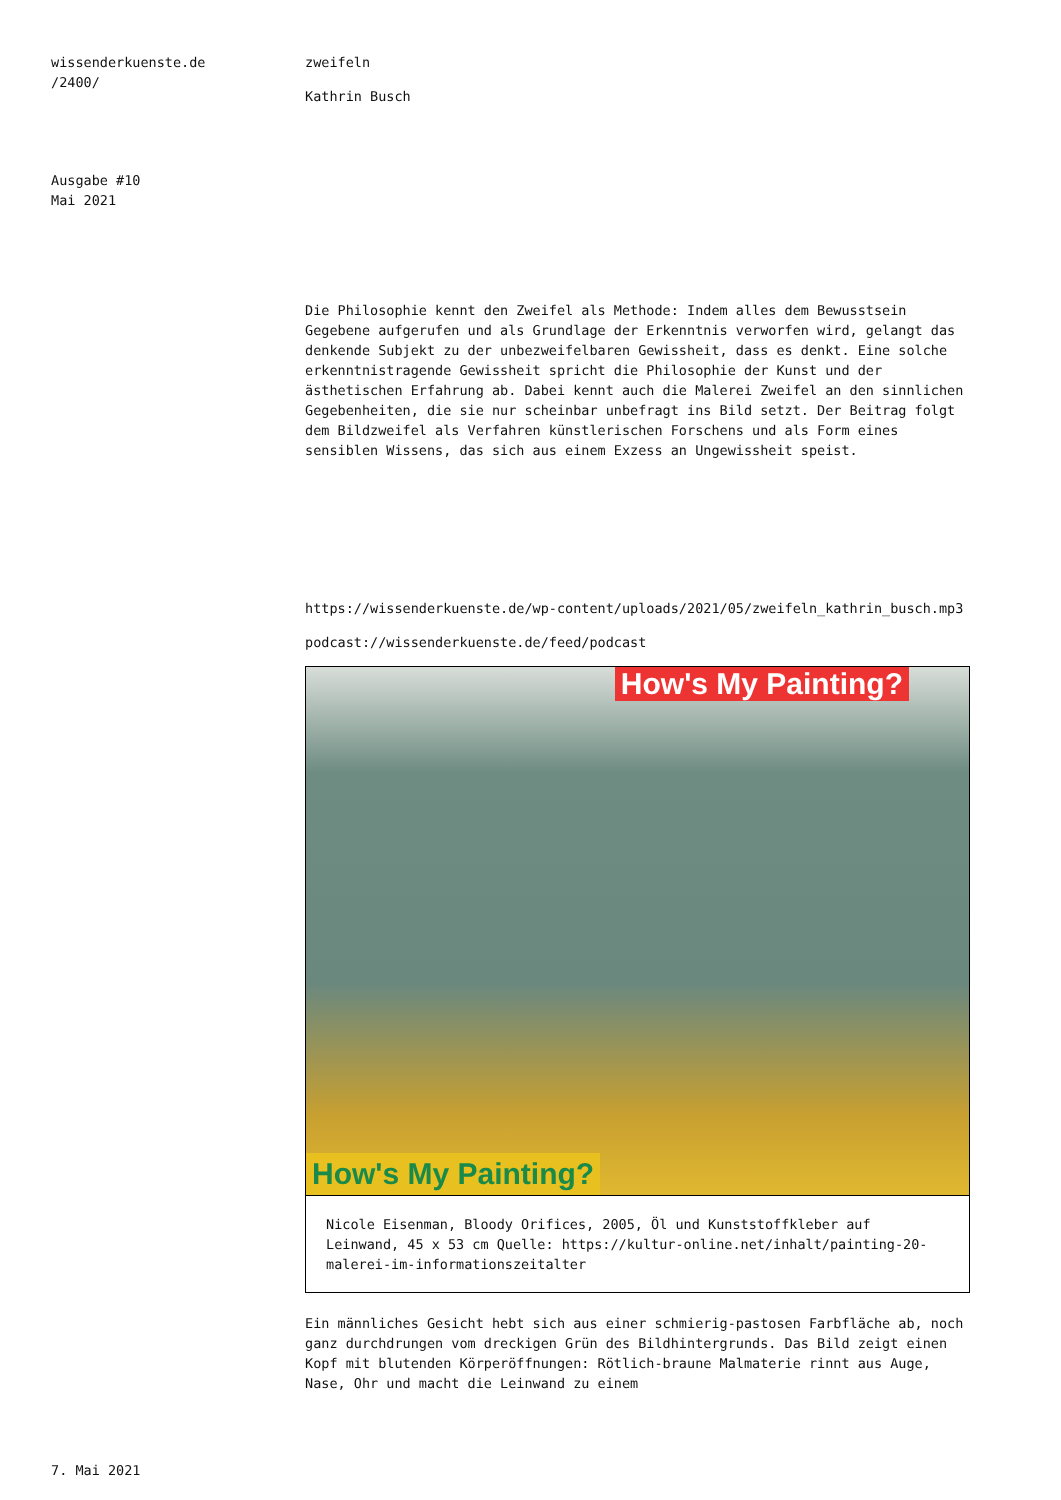wissenderkuenste.de
/2400/
Ausgabe #10
Mai 2021
zweifeln
Kathrin Busch
Die Philosophie kennt den Zweifel als Methode: Indem alles dem Bewusstsein Gegebene aufgerufen und als Grundlage der Erkenntnis verworfen wird, gelangt das denkende Subjekt zu der unbezweifelbaren Gewissheit, dass es denkt. Eine solche erkenntnistragende Gewissheit spricht die Philosophie der Kunst und der ästhetischen Erfahrung ab. Dabei kennt auch die Malerei Zweifel an den sinnlichen Gegebenheiten, die sie nur scheinbar unbefragt ins Bild setzt. Der Beitrag folgt dem Bildzweifel als Verfahren künstlerischen Forschens und als Form eines sensiblen Wissens, das sich aus einem Exzess an Ungewissheit speist.
https://wissenderkuenste.de/wp-content/uploads/2021/05/zweifeln_kathrin_busch.mp3
podcast://wissenderkuenste.de/feed/podcast
How's My Painting?
How's My Painting?
Nicole Eisenman, Bloody Orifices, 2005, Öl und Kunststoffkleber auf Leinwand, 45 x 53 cm Quelle: https://kultur-online.net/inhalt/painting-20-malerei-im-informationszeitalter
Ein männliches Gesicht hebt sich aus einer schmierig-pastosen Farbfläche ab, noch ganz durchdrungen vom dreckigen Grün des Bildhintergrunds. Das Bild zeigt einen Kopf mit blutenden Körperöffnungen: Rötlich-braune Malmaterie rinnt aus Auge, Nase, Ohr und macht die Leinwand zu einem
7. Mai 2021